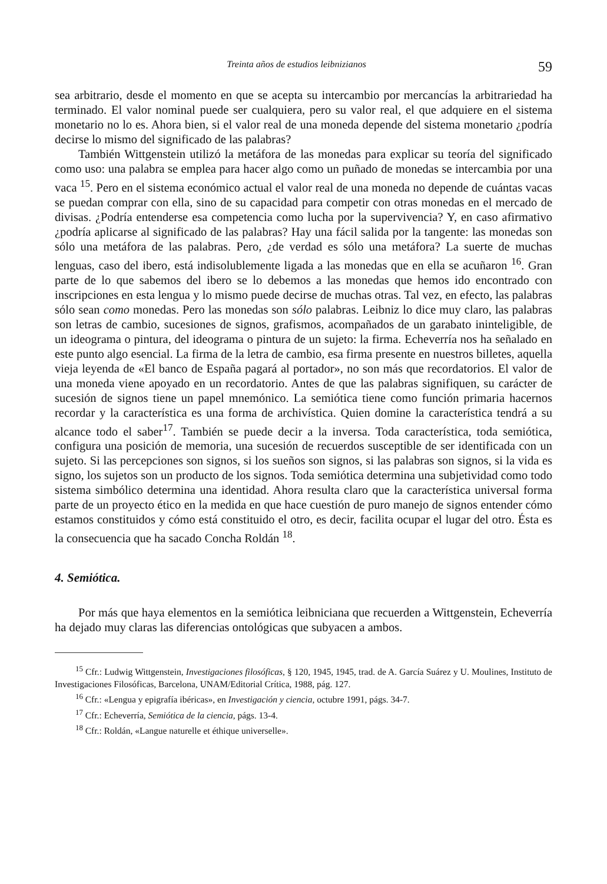Treinta años de estudios leibnizianos 59
sea arbitrario, desde el momento en que se acepta su intercambio por mercancías la arbitrariedad ha terminado. El valor nominal puede ser cualquiera, pero su valor real, el que adquiere en el sistema monetario no lo es. Ahora bien, si el valor real de una moneda depende del sistema monetario ¿podría decirse lo mismo del significado de las palabras?
También Wittgenstein utilizó la metáfora de las monedas para explicar su teoría del significado como uso: una palabra se emplea para hacer algo como un puñado de monedas se intercambia por una vaca <sup>15</sup>. Pero en el sistema económico actual el valor real de una moneda no depende de cuántas vacas se puedan comprar con ella, sino de su capacidad para competir con otras monedas en el mercado de divisas. ¿Podría entenderse esa competencia como lucha por la supervivencia? Y, en caso afirmativo ¿podría aplicarse al significado de las palabras? Hay una fácil salida por la tangente: las monedas son sólo una metáfora de las palabras. Pero, ¿de verdad es sólo una metáfora? La suerte de muchas lenguas, caso del ibero, está indisolublemente ligada a las monedas que en ella se acuñaron <sup>16</sup>. Gran parte de lo que sabemos del ibero se lo debemos a las monedas que hemos ido encontrado con inscripciones en esta lengua y lo mismo puede decirse de muchas otras. Tal vez, en efecto, las palabras sólo sean como monedas. Pero las monedas son sólo palabras. Leibniz lo dice muy claro, las palabras son letras de cambio, sucesiones de signos, grafismos, acompañados de un garabato ininteligible, de un ideograma o pintura, del ideograma o pintura de un sujeto: la firma. Echeverría nos ha señalado en este punto algo esencial. La firma de la letra de cambio, esa firma presente en nuestros billetes, aquella vieja leyenda de «El banco de España pagará al portador», no son más que recordatorios. El valor de una moneda viene apoyado en un recordatorio. Antes de que las palabras signifiquen, su carácter de sucesión de signos tiene un papel mnemónico. La semiótica tiene como función primaria hacernos recordar y la característica es una forma de archivística. Quien domine la característica tendrá a su alcance todo el saber<sup>17</sup>. También se puede decir a la inversa. Toda característica, toda semiótica, configura una posición de memoria, una sucesión de recuerdos susceptible de ser identificada con un sujeto. Si las percepciones son signos, si los sueños son signos, si las palabras son signos, si la vida es signo, los sujetos son un producto de los signos. Toda semiótica determina una subjetividad como todo sistema simbólico determina una identidad. Ahora resulta claro que la característica universal forma parte de un proyecto ético en la medida en que hace cuestión de puro manejo de signos entender cómo estamos constituidos y cómo está constituido el otro, es decir, facilita ocupar el lugar del otro. Ésta es la consecuencia que ha sacado Concha Roldán <sup>18</sup>.
4. Semiótica.
Por más que haya elementos en la semiótica leibniciana que recuerden a Wittgenstein, Echeverría ha dejado muy claras las diferencias ontológicas que subyacen a ambos.
<sup>15</sup> Cfr.: Ludwig Wittgenstein, Investigaciones filosóficas, § 120, 1945, 1945, trad. de A. García Suárez y U. Moulines, Instituto de Investigaciones Filosóficas, Barcelona, UNAM/Editorial Crítica, 1988, pág. 127.
<sup>16</sup> Cfr.: «Lengua y epigrafía ibéricas», en Investigación y ciencia, octubre 1991, págs. 34-7.
<sup>17</sup> Cfr.: Echeverría, Semiótica de la ciencia, págs. 13-4.
<sup>18</sup> Cfr.: Roldán, «Langue naturelle et éthique universelle».